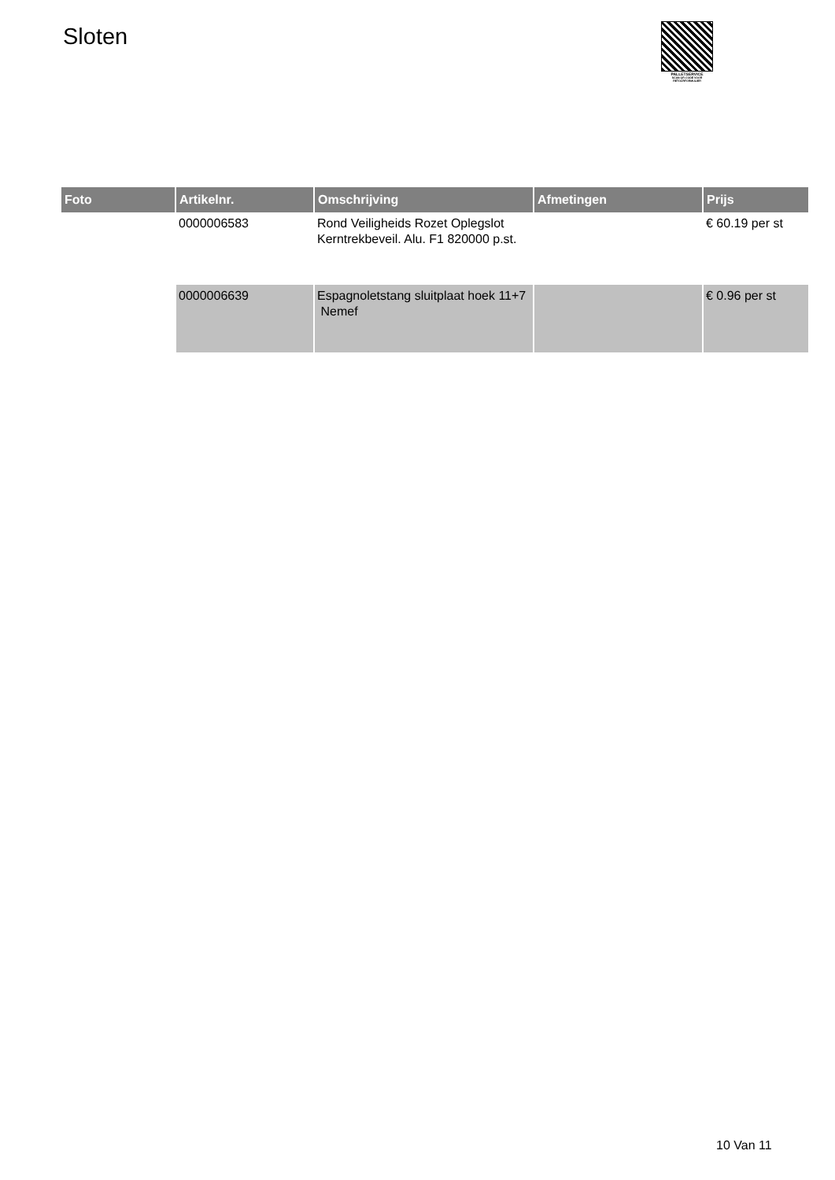Sloten
PALLETSERVICE
SCAN QR-CODE VOOR RETOURFORMULIER
| Foto | Artikelnr. | Omschrijving | Afmetingen | Prijs |
| --- | --- | --- | --- | --- |
| | 0000006583 | Rond Veiligheids Rozet Oplegslot Kerntrekbeveil. Alu. F1 820000 p.st. | | € 60.19 per st |
| | 0000006639 | Espagnoletstang sluitplaat hoek 11+7 Nemef | | € 0.96 per st |
10 Van 11